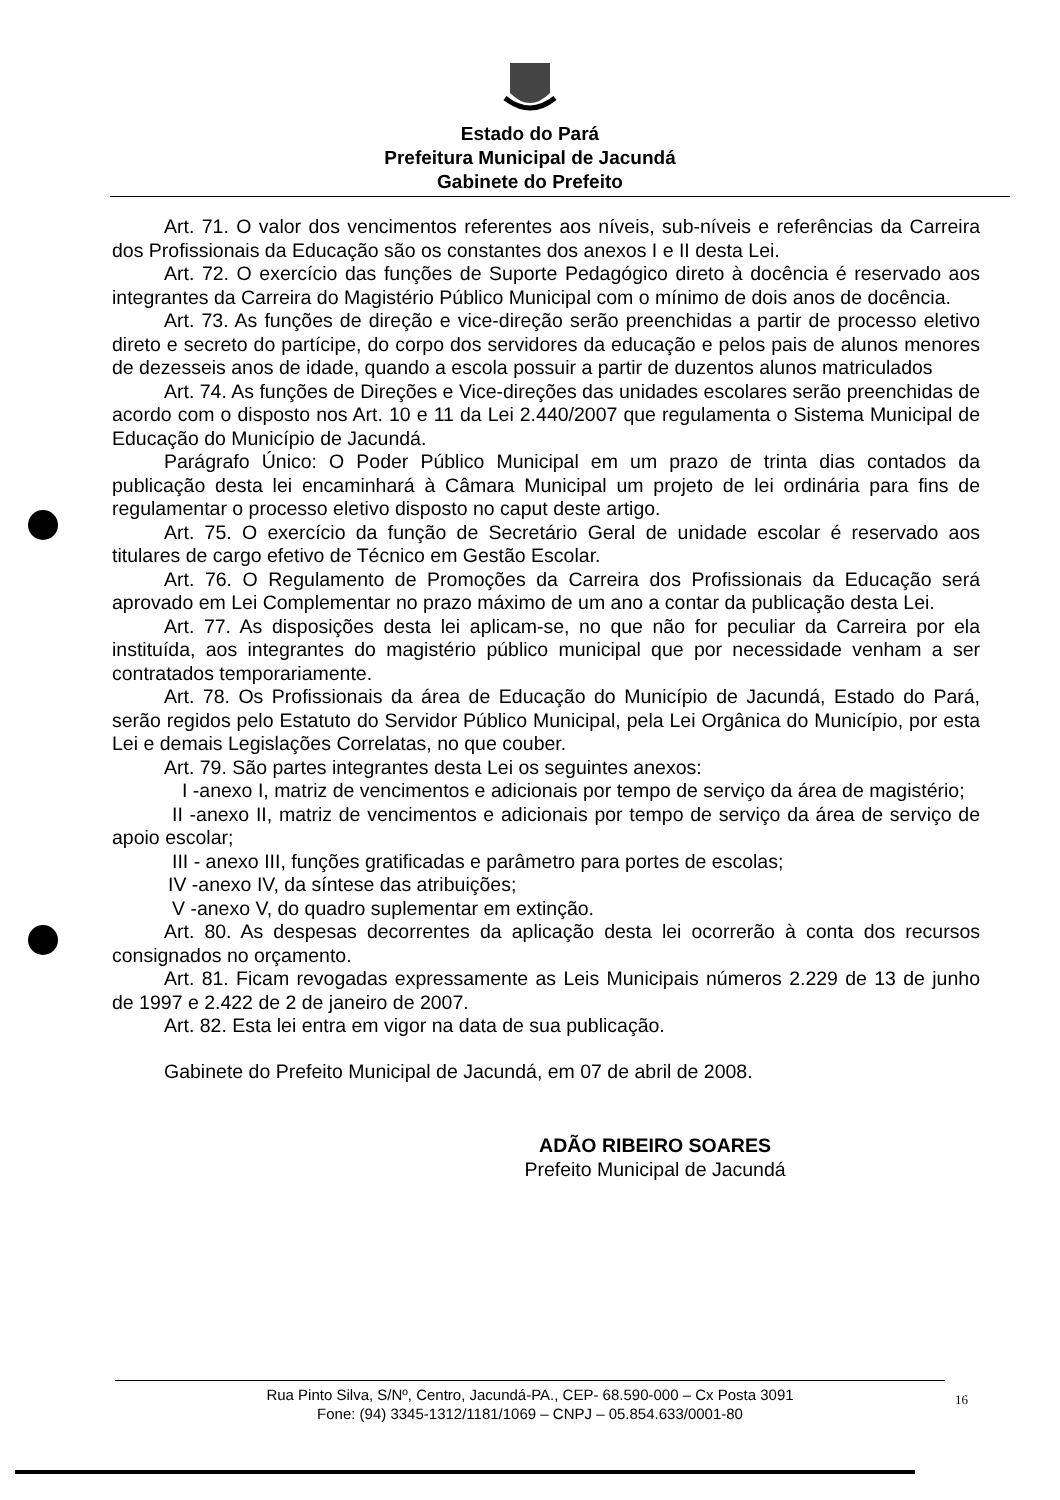Estado do Pará
Prefeitura Municipal de Jacundá
Gabinete do Prefeito
Art. 71. O valor dos vencimentos referentes aos níveis, sub-níveis e referências da Carreira dos Profissionais da Educação são os constantes dos anexos I e II desta Lei.
Art. 72. O exercício das funções de Suporte Pedagógico direto à docência é reservado aos integrantes da Carreira do Magistério Público Municipal com o mínimo de dois anos de docência.
Art. 73. As funções de direção e vice-direção serão preenchidas a partir de processo eletivo direto e secreto do partícipe, do corpo dos servidores da educação e pelos pais de alunos menores de dezesseis anos de idade, quando a escola possuir a partir de duzentos alunos matriculados
Art. 74. As funções de Direções e Vice-direções das unidades escolares serão preenchidas de acordo com o disposto nos Art. 10 e 11 da Lei 2.440/2007 que regulamenta o Sistema Municipal de Educação do Município de Jacundá.
Parágrafo Único: O Poder Público Municipal em um prazo de trinta dias contados da publicação desta lei encaminhará à Câmara Municipal um projeto de lei ordinária para fins de regulamentar o processo eletivo disposto no caput deste artigo.
Art. 75. O exercício da função de Secretário Geral de unidade escolar é reservado aos titulares de cargo efetivo de Técnico em Gestão Escolar.
Art. 76. O Regulamento de Promoções da Carreira dos Profissionais da Educação será aprovado em Lei Complementar no prazo máximo de um ano a contar da publicação desta Lei.
Art. 77. As disposições desta lei aplicam-se, no que não for peculiar da Carreira por ela instituída, aos integrantes do magistério público municipal que por necessidade venham a ser contratados temporariamente.
Art. 78. Os Profissionais da área de Educação do Município de Jacundá, Estado do Pará, serão regidos pelo Estatuto do Servidor Público Municipal, pela Lei Orgânica do Município, por esta Lei e demais Legislações Correlatas, no que couber.
Art. 79. São partes integrantes desta Lei os seguintes anexos:
I -anexo I, matriz de vencimentos e adicionais por tempo de serviço da área de magistério;
II -anexo II, matriz de vencimentos e adicionais por tempo de serviço da área de serviço de apoio escolar;
III - anexo III, funções gratificadas e parâmetro para portes de escolas;
IV -anexo IV, da síntese das atribuições;
V -anexo V, do quadro suplementar em extinção.
Art. 80. As despesas decorrentes da aplicação desta lei ocorrerão à conta dos recursos consignados no orçamento.
Art. 81. Ficam revogadas expressamente as Leis Municipais números 2.229 de 13 de junho de 1997 e 2.422 de 2 de janeiro de 2007.
Art. 82. Esta lei entra em vigor na data de sua publicação.
Gabinete do Prefeito Municipal de Jacundá, em 07 de abril de 2008.
ADÃO RIBEIRO SOARES
Prefeito Municipal de Jacundá
Rua Pinto Silva, S/Nº, Centro, Jacundá-PA., CEP- 68.590-000 – Cx Posta 3091
Fone: (94) 3345-1312/1181/1069 – CNPJ – 05.854.633/0001-80
16